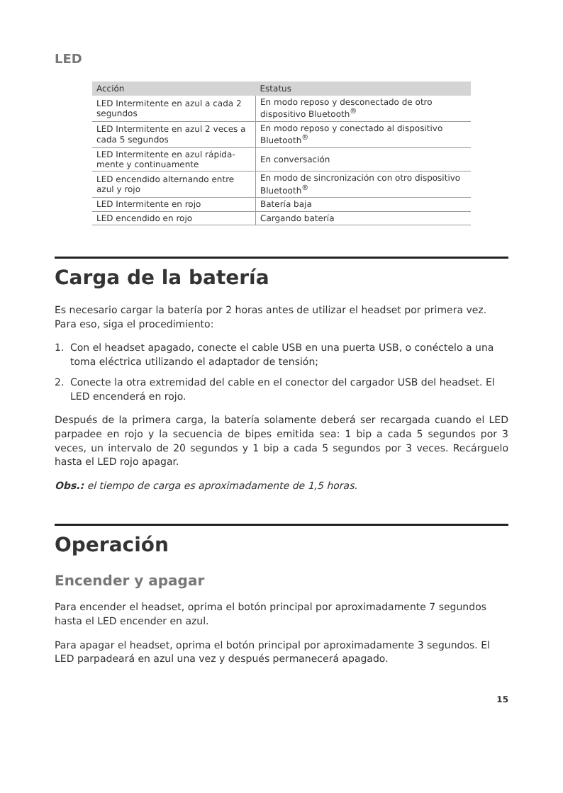LED
| Acción | Estatus |
| --- | --- |
| LED Intermitente en azul a cada 2 segundos | En modo reposo y desconectado de otro dispositivo Bluetooth<sup>®</sup> |
| LED Intermitente en azul 2 veces a cada 5 segundos | En modo reposo y conectado al dispositivo Bluetooth<sup>®</sup> |
| LED Intermitente en azul rápida-mente y continuamente | En conversación |
| LED encendido alternando entre azul y rojo | En modo de sincronización con otro dispositivo Bluetooth<sup>®</sup> |
| LED Intermitente en rojo | Batería baja |
| LED encendido en rojo | Cargando batería |
Carga de la batería
Es necesario cargar la batería por 2 horas antes de utilizar el headset por primera vez. Para eso, siga el procedimiento:
1. Con el headset apagado, conecte el cable USB en una puerta USB, o conéctelo a una toma eléctrica utilizando el adaptador de tensión;
2. Conecte la otra extremidad del cable en el conector del cargador USB del headset. El LED encenderá en rojo.
Después de la primera carga, la batería solamente deberá ser recargada cuando el LED parpadee en rojo y la secuencia de bipes emitida sea: 1 bip a cada 5 segundos por 3 veces, un intervalo de 20 segundos y 1 bip a cada 5 segundos por 3 veces. Recárguelo hasta el LED rojo apagar.
Obs.: el tiempo de carga es aproximadamente de 1,5 horas.
Operación
Encender y apagar
Para encender el headset, oprima el botón principal por aproximadamente 7 segundos hasta el LED encender en azul.
Para apagar el headset, oprima el botón principal por aproximadamente 3 segundos. El LED parpadeará en azul una vez y después permanecerá apagado.
15